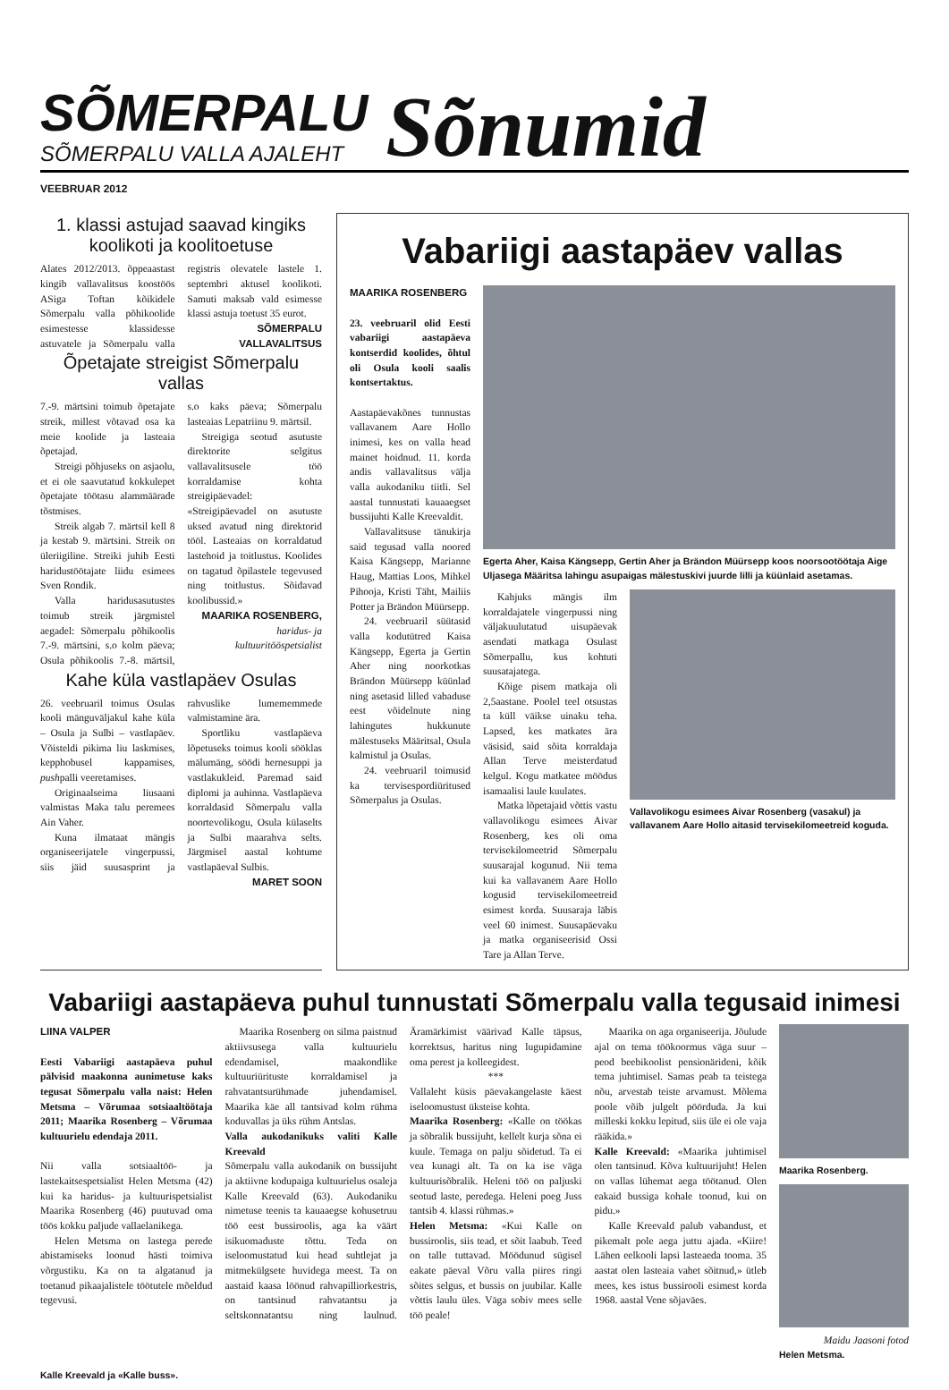SÕMERPALU
SÕMERPALU VALLA AJALEHT
Sõnumid
VEEBRUAR 2012
1. klassi astujad saavad kingiks koolikoti ja koolitoetuse
Alates 2012/2013. õppeaastast kingib vallavalitsus koostöös ASiga Toftan kõikidele Sõmerpalu valla põhikoolide esimestesse klassidesse astuvatele ja Sõmerpalu valla registris olevatele lastele 1. septembri aktusel koolikoti. Samuti maksab vald esimesse klassi astuja toetust 35 eurot.
SÕMERPALU VALLAVALITSUS
Õpetajate streigist Sõmerpalu vallas
7.-9. märtsini toimub õpetajate streik, millest võtavad osa ka meie koolide ja lasteaia õpetajad.
Streigi põhjuseks on asjaolu, et ei ole saavutatud kokkulepet õpetajate töötasu alammäärade tõstmises.
Streik algab 7. märtsil kell 8 ja kestab 9. märtsini. Streik on üleriigiline. Streiki juhib Eesti haridustöötajate liidu esimees Sven Rondik.
Valla haridusasutustes toimub streik järgmistel aegadel: Sõmerpalu põhikoolis 7.-9. märtsini, s.o kolm päeva; Osula põhikoolis 7.-8. märtsil, s.o kaks päeva; Sõmerpalu lasteaias Lepatriinu 9. märtsil.
Streigiga seotud asutuste direktorite selgitus vallavalitsusele töö korraldamise kohta streigipäevadel: «Streigipäevadel on asutuste uksed avatud ning direktorid tööl. Lasteaias on korraldatud lastehoid ja toitlustus. Koolides on tagatud õpilastele tegevused ning toitlustus. Sõidavad koolibussid.»
MAARIKA ROSENBERG,
haridus- ja kultuuritööspetsialist
Kahe küla vastlapäev Osulas
26. veebruaril toimus Osulas kooli mänguväljakul kahe küla – Osula ja Sulbi – vastlapäev. Võisteldi pikima liu laskmises, kepphobusel kappamises, pushpalli veeretamises.
Originaalseima liusaani valmistas Maka talu peremees Ain Vaher.
Kuna ilmataat mängis organiseerijatele vingerpussi, siis jäid suusasprint ja rahvuslike lumememmede valmistamine ära.
Sportliku vastlapäeva lõpetuseks toimus kooli sööklas mälumäng, söödi hernesuppi ja vastlakukleid. Paremad said diplomi ja auhinna. Vastlapäeva korraldasid Sõmerpalu valla noortevolikogu, Osula külaselts ja Sulbi maarahva selts. Järgmisel aastal kohtume vastlapäeval Sulbis.
MARET SOON
Vabariigi aastapäev vallas
MAARIKA ROSENBERG
23. veebruaril olid Eesti vabariigi aastapäeva kontserdid koolides, õhtul oli Osula kooli saalis kontsertaktus.
Aastapäevakõnes tunnustas vallavanem Aare Hollo inimesi, kes on valla head mainet hoidnud. 11. korda andis vallavalitsus välja valla aukodaniku tiitli. Sel aastal tunnustati kauaaegset bussijuhti Kalle Kreevaldit.
Vallavalitsuse tänukirja said tegusad valla noored Kaisa Kängsepp, Marianne Haug, Mattias Loos, Mihkel Pihooja, Kristi Täht, Mailiis Potter ja Brändon Müürsepp.
24. veebruaril süütasid valla kodutütred Kaisa Kängsepp, Egerta ja Gertin Aher ning noorkotkas Brändon Müürsepp küünlad ning asetasid lilled vabaduse eest võidelnute ning lahingutes hukkunute mälestuseks Määritsal, Osula kalmistul ja Osulas.
24. veebruaril toimusid ka tervisespordiüritused Sõmerpalus ja Osulas.
Egerta Aher, Kaisa Kängsepp, Gertin Aher ja Brändon Müürsepp koos noorsootöötaja Aige Uljasega Määritsa lahingu asupaigas mälestuskivi juurde lilli ja küünlaid asetamas.
Kahjuks mängis ilm korraldajatele vingerpussi ning väljakuulutatud uisupäevak asendati matkaga Osulast Sõmerpallu, kus kohtuti suusatajatega.
Kõige pisem matkaja oli 2,5aastane. Poolel teel otsustas ta küll väikse uinaku teha. Lapsed, kes matkates ära väsisid, said sõita korraldaja Allan Terve meisterdatud kelgul. Kogu matkatee möödus isamaalisi laule kuulates.
Matka lõpetajaid võttis vastu vallavolikogu esimees Aivar Rosenberg, kes oli oma tervisekilomeetrid Sõmerpalu suusarajal kogunud. Nii tema kui ka vallavanem Aare Hollo kogusid tervisekilomeetreid esimest korda. Suusaraja läbis veel 60 inimest. Suusapäevaku ja matka organiseerisid Ossi Tare ja Allan Terve.
Vallavolikogu esimees Aivar Rosenberg (vasakul) ja vallavanem Aare Hollo aitasid tervisekilomeetreid koguda.
Vabariigi aastapäeva puhul tunnustati Sõmerpalu valla tegusaid inimesi
LIINA VALPER
Eesti Vabariigi aastapäeva puhul pälvisid maakonna aunimetuse kaks tegusat Sõmerpalu valla naist: Helen Metsma – Võrumaa sotsiaaltöötaja 2011; Maarika Rosenberg – Võrumaa kultuurielu edendaja 2011.
Nii valla sotsiaaltöö- ja lastekaitsespetsialist Helen Metsma (42) kui ka haridus- ja kultuurispetsialist Maarika Rosenberg (46) puutuvad oma töös kokku paljude vallaelanikega.
Helen Metsma on lastega perede abistamiseks loonud hästi toimiva võrgustiku. Ka on ta algatanud ja toetanud pikaajalistele töötutele mõeldud tegevusi.
Maarika Rosenberg on silma paistnud aktiivsusega valla kultuurielu edendamisel, maakondlike kultuuriürituste korraldamisel ja rahvatantsurühmade juhendamisel. Maarika käe all tantsivad kolm rühma koduvallas ja üks rühm Antslas.
Valla aukodanikuks valiti Kalle Kreevald
Sõmerpalu valla aukodanik on bussijuht ja aktiivne kodupaiga kultuurielus osaleja Kalle Kreevald (63). Aukodaniku nimetuse teenis ta kauaaegse kohusetruu töö eest bussiroolis, aga ka väärt isikuomaduste tõttu. Teda on iseloomustatud kui head suhtlejat ja mitmekülgsete huvidega meest. Ta on aastaid kaasa löönud rahvapilliorkestris, on tantsinud rahvatantsu ja seltskonnatantsu ning laulnud. Äramärkimist väärivad Kalle täpsus, korrektsus, haritus ning lugupidamine oma perest ja kolleegidest.
***
Vallaleht küsis päevakangelaste käest iseloomustust üksteise kohta.
Maarika Rosenberg: «Kalle on töökas ja sõbralik bussijuht, kellelt kurja sõna ei kuule. Temaga on palju sõidetud. Ta ei vea kunagi alt. Ta on ka ise väga kultuurisõbralik. Heleni töö on paljuski seotud laste, peredega. Heleni poeg Juss tantsib 4. klassi rühmas.»
Helen Metsma: «Kui Kalle on bussiroolis, siis tead, et sõit laabub. Teed on talle tuttavad. Möödunud sügisel eakate päeval Võru valla piires ringi sõites selgus, et bussis on juubilar. Kalle võttis laulu üles. Väga sobiv mees selle töö peale!
Maarika on aga organiseerija. Jõulude ajal on tema töökoormus väga suur – peod beebikoolist pensionärideni, kõik tema juhtimisel. Samas peab ta teistega nõu, arvestab teiste arvamust. Mõlema poole võib julgelt pöörduda. Ja kui milleski kokku lepitud, siis üle ei ole vaja rääkida.»
Kalle Kreevald: «Maarika juhtimisel olen tantsinud. Kõva kultuurijuht! Helen on vallas lühemat aega töötanud. Olen eakaid bussiga kohale toonud, kui on pidu.»
Kalle Kreevald palub vabandust, et pikemalt pole aega juttu ajada. «Kiire! Lähen eelkooli lapsi lasteaeda tooma. 35 aastat olen lasteaia vahet sõitnud,» ütleb mees, kes istus bussirooli esimest korda 1968. aastal Vene sõjaväes.
Maarika Rosenberg.
Maidu Jaasoni fotod
Helen Metsma.
Kalle Kreevald ja «Kalle buss».